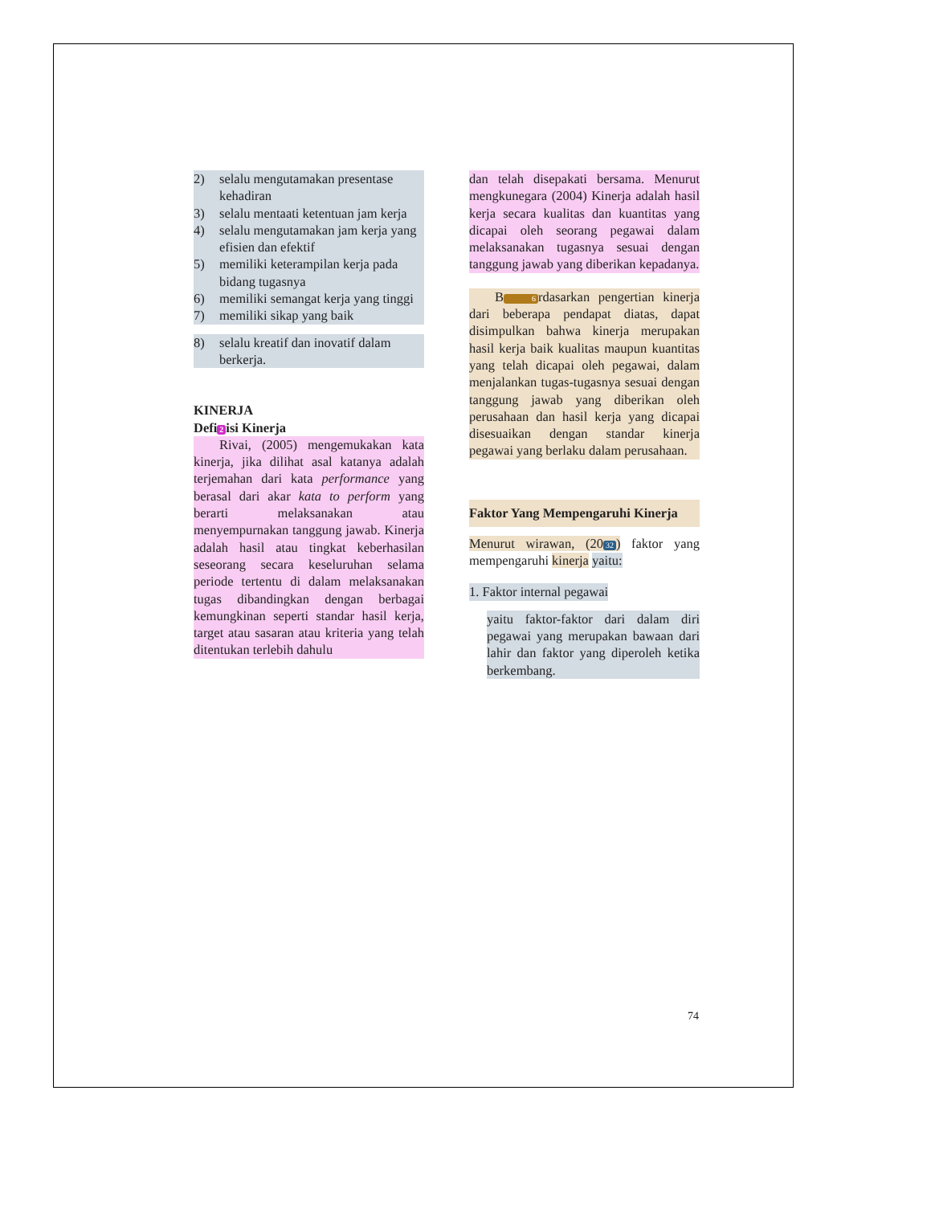2) selalu mengutamakan presentase kehadiran
3) selalu mentaati ketentuan jam kerja
4) selalu mengutamakan jam kerja yang efisien dan efektif
5) memiliki keterampilan kerja pada bidang tugasnya
6) memiliki semangat kerja yang tinggi
7) memiliki sikap yang baik
8) selalu kreatif dan inovatif dalam berkerja.
KINERJA
Defi 2 isi Kinerja
Rivai, (2005) mengemukakan kata kinerja, jika dilihat asal katanya adalah terjemahan dari kata performance yang berasal dari akar kata to perform yang berarti melaksanakan atau menyempurnakan tanggung jawab. Kinerja adalah hasil atau tingkat keberhasilan seseorang secara keseluruhan selama periode tertentu di dalam melaksanakan tugas dibandingkan dengan berbagai kemungkinan seperti standar hasil kerja, target atau sasaran atau kriteria yang telah ditentukan terlebih dahulu
dan telah disepakati bersama. Menurut mengkunegara (2004) Kinerja adalah hasil kerja secara kualitas dan kuantitas yang dicapai oleh seorang pegawai dalam melaksanakan tugasnya sesuai dengan tanggung jawab yang diberikan kepadanya.
B 6 rdasarkan pengertian kinerja dari beberapa pendapat diatas, dapat disimpulkan bahwa kinerja merupakan hasil kerja baik kualitas maupun kuantitas yang telah dicapai oleh pegawai, dalam menjalankan tugas-tugasnya sesuai dengan tanggung jawab yang diberikan oleh perusahaan dan hasil kerja yang dicapai disesuaikan dengan standar kinerja pegawai yang berlaku dalam perusahaan.
Faktor Yang Mempengaruhi Kinerja
Menurut wirawan, (20 32) faktor yang mempengaruhi kinerja yaitu:
1. Faktor internal pegawai
yaitu faktor-faktor dari dalam diri pegawai yang merupakan bawaan dari lahir dan faktor yang diperoleh ketika berkembang.
74